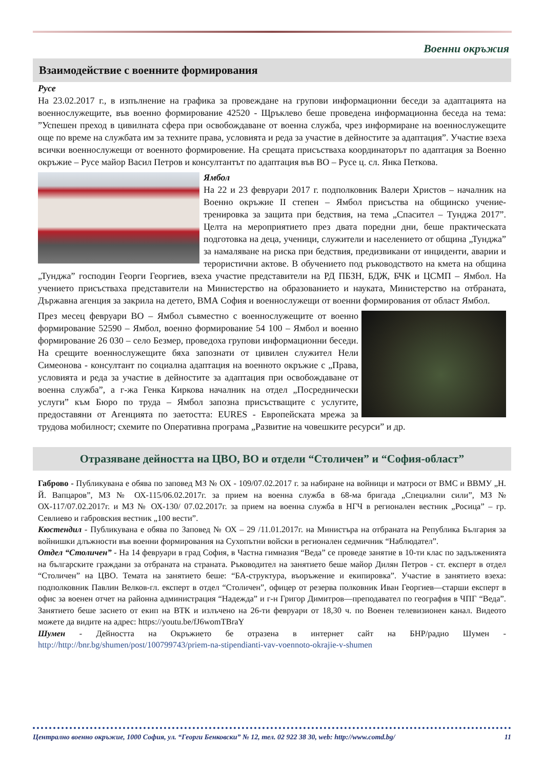Военни окръжия
Взаимодействие с военните формирования
Русе
На 23.02.2017 г., в изпълнение на графика за провеждане на групови информационни беседи за адаптацията на военнослужещите, във военно формирование 42520 - Щръклево беше проведена информационна беседа на тема: ”Успешен преход в цивилната сфера при освобождаване от военна служба, чрез информиране на военнослужещите още по време на службата им за техните права, условията и реда за участие в дейностите за адаптация”. Участие взеха всички военнослужещи от военното формировение. На срещата присъстваха координаторът по адаптация за Военно окръжие – Русе майор Васил Петров и консултантът по адаптация във ВО – Русе ц. сл. Янка Петкова.
Ямбол
На 22 и 23 февруари 2017 г. подполковник Валери Христов – началник на Военно окръжие II степен – Ямбол присъства на общинско учение-тренировка за защита при бедствия, на тема „Спасител – Тунджа 2017”. Целта на мероприятието през двата поредни дни, беше практическата подготовка на деца, ученици, служители и населението от община „Тунджа” за намаляване на риска при бедствия, предизвикани от инциденти, аварии и терористични актове. В обучението под ръководството на кмета на община „Тунджа” господин Георги Георгиев, взеха участие представители на РД ПБЗН, БДЖ, БЧК и ЦСМП – Ямбол. На учението присъстваха представители на Министерство на образованието и науката, Министерство на отбраната, Държавна агенция за закрила на детето, ВМА София и военнослужещи от военни формирования от област Ямбол.
През месец февруари ВО – Ямбол съвместно с военнослужещите от военно формирование 52590 – Ямбол, военно формирование 54 100 – Ямбол и военно формирование 26 030 – село Безмер, проведоха групови информационни беседи. На срещите военнослужещите бяха запознати от цивилен служител Нели Симеонова - консултант по социална адаптация на военното окръжие с „Права, условията и реда за участие в дейностите за адаптация при освобождаване от военна служба”, а г-жа Генка Киркова началник на отдел „Посреднически услуги” към Бюро по труда – Ямбол запозна присъстващите с услугите, предоставяни от Агенцията по заетостта: EURES - Европейската мрежа за трудова мобилност; схемите по Оперативна програма „Развитие на човешките ресурси” и др.
Отразяване дейността на ЦВО, ВО и отдели “Столичен” и “София-област”
Габрово - Публикувана е обява по заповед МЗ № ОХ - 109/07.02.2017 г. за набиране на войници и матроси от ВМС и ВВМУ „Н. Й. Вапцаров”, МЗ № ОХ-115/06.02.2017г. за прием на военна служба в 68-ма бригада „Специални сили”, МЗ № ОХ-117/07.02.2017г. и МЗ № ОХ-130/ 07.02.2017г. за прием на военна служба в НГЧ в регионален вестник „Росица” – гр. Севлиево и габровския вестник „100 вести”.
Кюстендил - Публикувана е обява по Заповед № ОХ – 29 /11.01.2017г. на Министъра на отбраната на Република България за войнишки длъжности във военни формирования на Сухопътни войски в регионален седмичник “Наблюдател”.
Отдел “Столичен” - На 14 февруари в град София, в Частна гимназия “Веда” се проведе занятие в 10-ти клас по задълженията на българските граждани за отбраната на страната. Ръководител на занятието беше майор Дилян Петров - ст. експерт в отдел “Столичен” на ЦВО. Темата на занятието беше: “БА-структура, въоръжение и екипировка”. Участие в занятието взеха: подполковник Павлин Велков-гл. експерт в отдел “Столичен”, офицер от резерва полковник Иван Георгиев—старши експерт в офис за военен отчет на районна администрация “Надежда” и г-н Григор Димитров—преподавател по география в ЧПГ “Веда”. Занятието беше заснето от екип на ВТК и излъчено на 26-ти февруари от 18,30 ч. по Военен телевизионен канал. Видеото можете да видите на адрес: https://youtu.be/fJ6womTBraY
Шумен - Дейността на Окръжието бе отразена в интернет сайт на БНР/радио Шумен - http://http://bnr.bg/shumen/post/100799743/priem-na-stipendianti-vav-voennoto-okrajie-v-shumen
Централно военно окръжие, 1000 София, ул. “Георги Бенковски” № 12, тел. 02 922 38 30, web: http://www.comd.bg/ 11